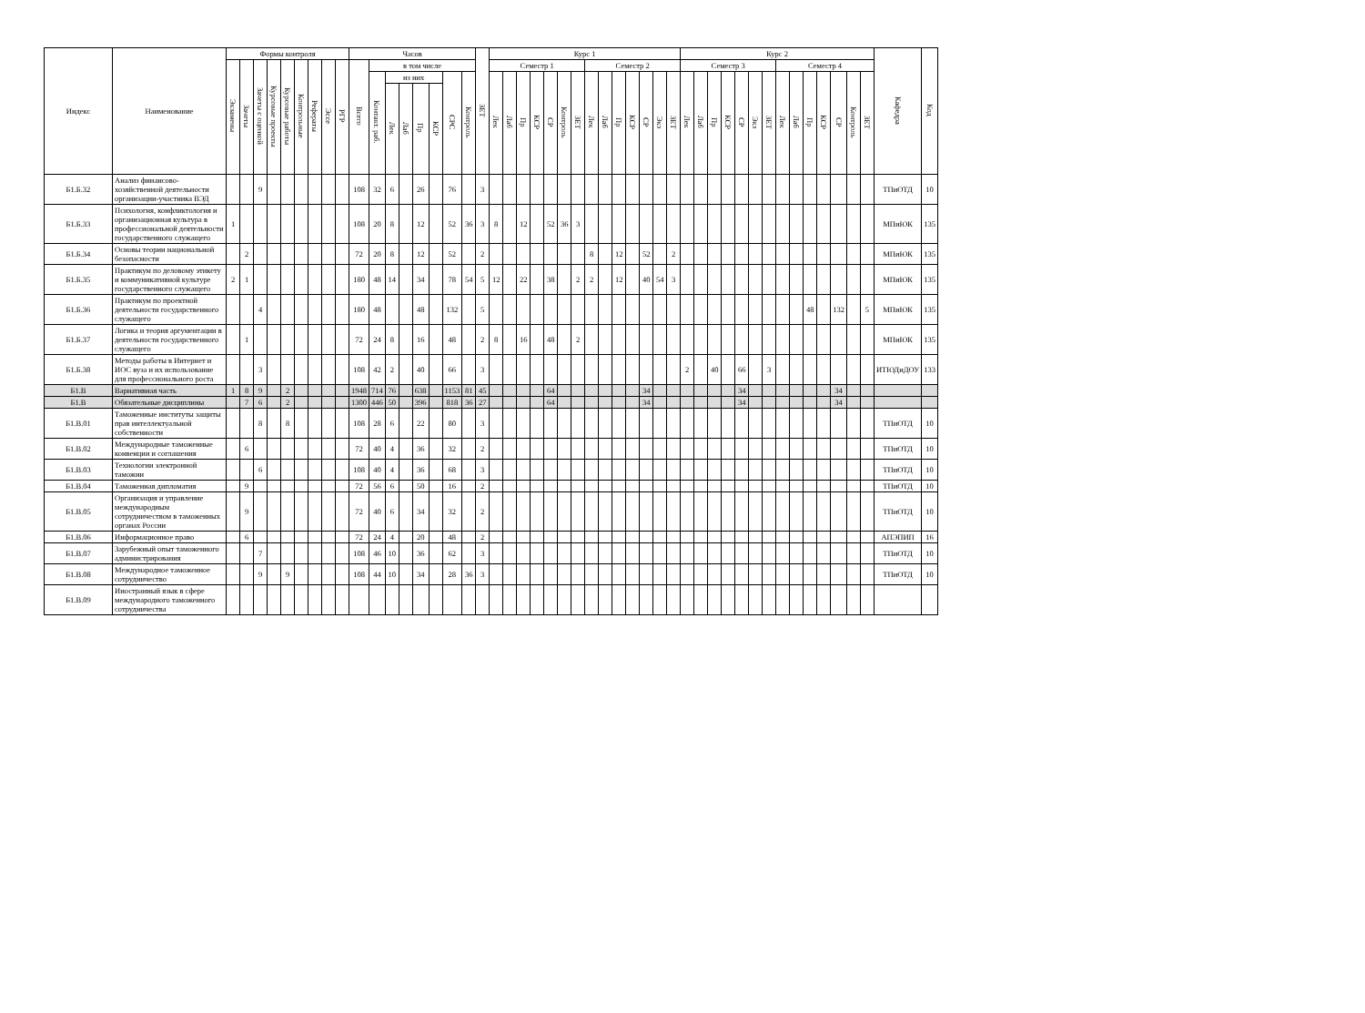| Индекс | Наименование | Формы контроля | | | | | | | | | Часов | | | | | | | | ЗЕТ | Курс 1 | | | | | | | | | | | | | | Курс 2 | | | | | | | | | | | | | | Кафедра | Код |
| --- | --- | --- | --- | --- | --- | --- | --- | --- | --- | --- | --- | --- | --- | --- | --- | --- | --- | --- | --- | --- | --- | --- | --- | --- | --- | --- | --- | --- | --- | --- | --- | --- | --- | --- | --- | --- | --- | --- | --- | --- | --- | --- | --- | --- | --- | --- | --- | --- | --- |
| | | Экзамены | Зачеты | Зачеты с оценкой | Курсовые проекты | Курсовые работы | Контрольные | Рефераты | Эссе | РГР | Всего | в том числе | | | | | | | | Семестр 1 | | | | | | | Семестр 2 | | | | | | | Семестр 3 | | | | | | | Семестр 4 | | | | | | | | |
| | | | | | | | | | | | | Контакт. раб. | из них | | | | СРС | Контроль | | Лек | Лаб | Пр | КСР | СР | Контроль | ЗЕТ | Лек | Лаб | Пр | КСР | СР | Экз | ЗЕТ | Лек | Лаб | Пр | КСР | СР | Экз | ЗЕТ | Лек | Лаб | Пр | КСР | СР | Контроль | ЗЕТ | | |
| | | | | | | | | | | | | | Лек | Лаб | Пр | КСР | | | | | | | | | | | | | | | | | | | | | | | | | | | | | | | | | |
| Б1.Б.32 | Анализ финансово-хозяйственной деятельности организации-участника ВЭД | | | 9 | | | | | | | 108 | 32 | 6 | | 26 | | 76 | | 3 | | | | | | | | | | | | | | | | | | | | | | | | | | | | | ТПиОТД | 10 |
| Б1.Б.33 | Психология, конфликтология и организационная культура в профессиональной деятельности государственного служащего | 1 | | | | | | | | | 108 | 20 | 8 | | 12 | | 52 | 36 | 3 | 8 | | 12 | | 52 | 36 | 3 | | | | | | | | | | | | | | | | | | | | | | МПиЮК | 135 |
| Б1.Б.34 | Основы теории национальной безопасности | | 2 | | | | | | | | 72 | 20 | 8 | | 12 | | 52 | | 2 | | | | | | | | 8 | | 12 | | 52 | | 2 | | | | | | | | | | | | | | | МПиЮК | 135 |
| Б1.Б.35 | Практикум по деловому этикету и коммуникативной культуре государственного служащего | 2 | 1 | | | | | | | | 180 | 48 | 14 | | 34 | | 78 | 54 | 5 | 12 | | 22 | | 38 | | 2 | 2 | | 12 | | 40 | 54 | 3 | | | | | | | | | | | | | | | МПиЮК | 135 |
| Б1.Б.36 | Практикум по проектной деятельности государственного служащего | | | 4 | | | | | | | 180 | 48 | | | 48 | | 132 | | 5 | | | | | | | | | | | | | | | | | | | | | | | | 48 | | 132 | | 5 | МПиЮК | 135 |
| Б1.Б.37 | Логика и теория аргументации в деятельности государственного служащего | | 1 | | | | | | | | 72 | 24 | 8 | | 16 | | 48 | | 2 | 8 | | 16 | | 48 | | 2 | | | | | | | | | | | | | | | | | | | | | | МПиЮК | 135 |
| Б1.Б.38 | Методы работы в Интернет и ИОС вуза и их использование для профессионального роста | | | 3 | | | | | | | 108 | 42 | 2 | | 40 | | 66 | | 3 | | | | | | | | | | | | | | | 2 | | 40 | | 66 | | 3 | | | | | | | | ИТЮДиДОУ | 133 |
| Б1.В | Вариативная часть | 1 | 8 | 9 | | 2 | | | | | 1948 | 714 | 76 | | 638 | | 1153 | 81 | 45 | | | | | 64 | | | | | | | 34 | | | | | | | 34 | | | | | | | 34 | | | | |
| Б1.В | Обязательные дисциплины | | 7 | 6 | | 2 | | | | | 1300 | 446 | 50 | | 396 | | 818 | 36 | 27 | | | | | 64 | | | | | | | 34 | | | | | | | 34 | | | | | | | 34 | | | | |
| Б1.В.01 | Таможенные институты защиты прав интеллектуальной собственности | | | 8 | | 8 | | | | | 108 | 28 | 6 | | 22 | | 80 | | 3 | | | | | | | | | | | | | | | | | | | | | | | | | | | | | ТПиОТД | 10 |
| Б1.В.02 | Международные таможенные конвенции и соглашения | | 6 | | | | | | | | 72 | 40 | 4 | | 36 | | 32 | | 2 | | | | | | | | | | | | | | | | | | | | | | | | | | | | | ТПиОТД | 10 |
| Б1.В.03 | Технологии электронной таможни | | | 6 | | | | | | | 108 | 40 | 4 | | 36 | | 68 | | 3 | | | | | | | | | | | | | | | | | | | | | | | | | | | | | ТПиОТД | 10 |
| Б1.В.04 | Таможенная дипломатия | | 9 | | | | | | | | 72 | 56 | 6 | | 50 | | 16 | | 2 | | | | | | | | | | | | | | | | | | | | | | | | | | | | | ТПиОТД | 10 |
| Б1.В.05 | Организация и управление международным сотрудничеством в таможенных органах России | | 9 | | | | | | | | 72 | 40 | 6 | | 34 | | 32 | | 2 | | | | | | | | | | | | | | | | | | | | | | | | | | | | | ТПиОТД | 10 |
| Б1.В.06 | Информационное право | | 6 | | | | | | | | 72 | 24 | 4 | | 20 | | 48 | | 2 | | | | | | | | | | | | | | | | | | | | | | | | | | | | | АПЭПИП | 16 |
| Б1.В.07 | Зарубежный опыт таможенного администрирования | | | 7 | | | | | | | 108 | 46 | 10 | | 36 | | 62 | | 3 | | | | | | | | | | | | | | | | | | | | | | | | | | | | | ТПиОТД | 10 |
| Б1.В.08 | Международное таможенное сотрудничество | | | 9 | | 9 | | | | | 108 | 44 | 10 | | 34 | | 28 | 36 | 3 | | | | | | | | | | | | | | | | | | | | | | | | | | | | | ТПиОТД | 10 |
| Б1.В.09 | Иностранный язык в сфере международного таможенного сотрудничества | | | | | | | | | | | | | | | | | | | | | | | | | | | | | | | | | | | | | | | | | | | | | | | | |